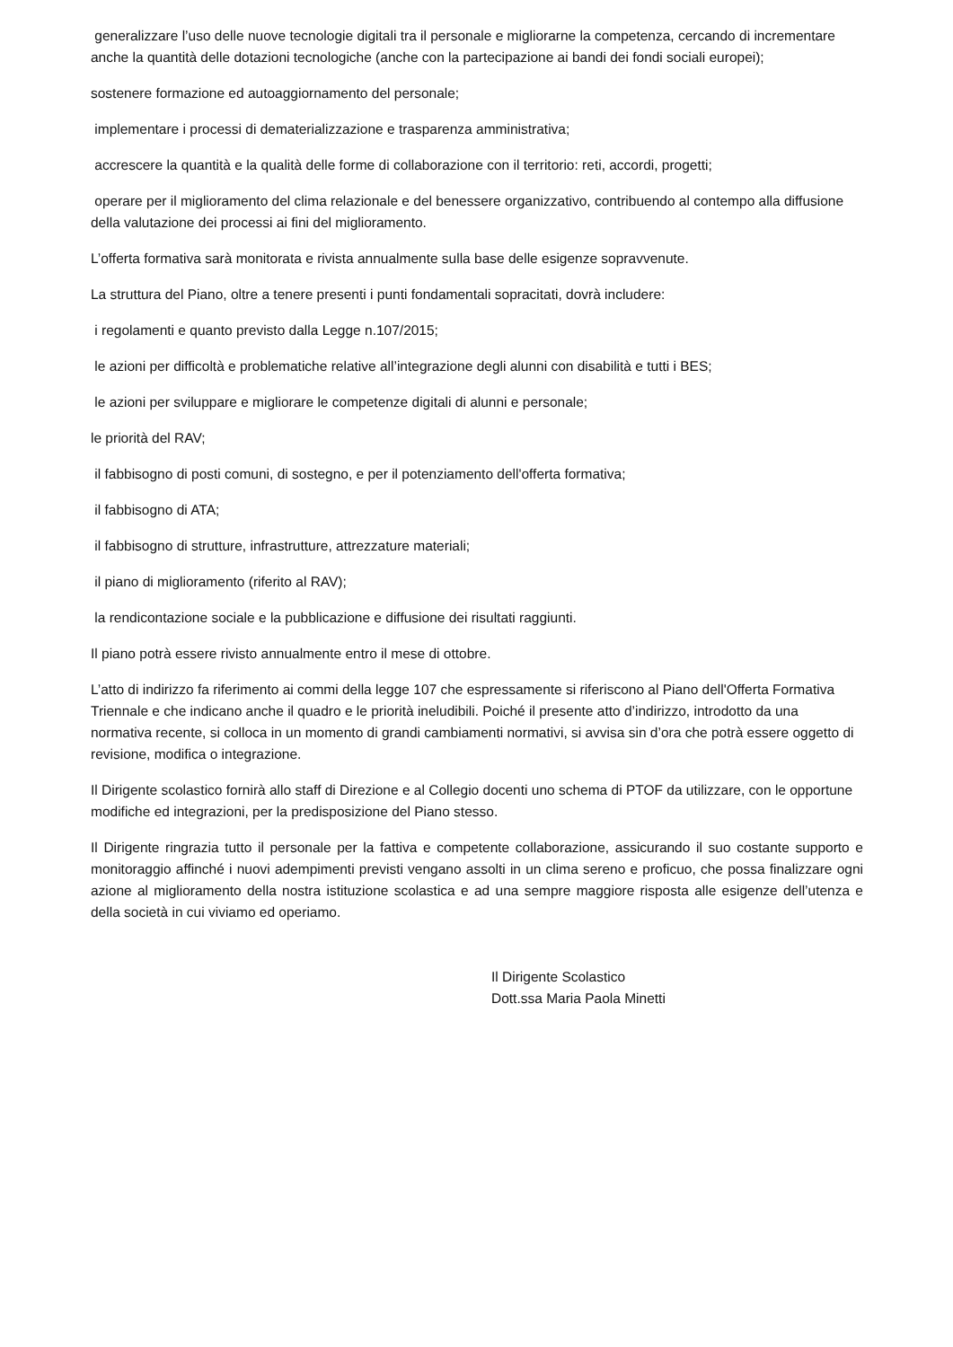generalizzare l’uso delle nuove tecnologie digitali tra il personale e migliorarne la competenza, cercando di incrementare anche la quantità delle dotazioni tecnologiche (anche con la partecipazione ai bandi dei fondi sociali europei);
sostenere formazione ed autoaggiornamento del personale;
implementare i processi di dematerializzazione e trasparenza amministrativa;
accrescere la quantità e la qualità delle forme di collaborazione con il territorio: reti, accordi, progetti;
operare per il miglioramento del clima relazionale e del benessere organizzativo, contribuendo al contempo alla diffusione della valutazione dei processi ai fini del miglioramento.
L’offerta formativa sarà monitorata e rivista annualmente sulla base delle esigenze sopravvenute.
La struttura del Piano, oltre a tenere presenti i punti fondamentali sopracitati, dovrà includere:
i regolamenti e quanto previsto dalla Legge n.107/2015;
le azioni per difficoltà e problematiche relative all’integrazione degli alunni con disabilità e tutti i BES;
le azioni per sviluppare e migliorare le competenze digitali di alunni e personale;
le priorità del RAV;
il fabbisogno di posti comuni, di sostegno, e per il potenziamento dell'offerta formativa;
il fabbisogno di ATA;
il fabbisogno di strutture, infrastrutture, attrezzature materiali;
il piano di miglioramento (riferito al RAV);
la rendicontazione sociale e la pubblicazione e diffusione dei risultati raggiunti.
Il piano potrà essere rivisto annualmente entro il mese di ottobre.
L’atto di indirizzo fa riferimento ai commi della legge 107 che espressamente si riferiscono al Piano dell'Offerta Formativa Triennale e che indicano anche il quadro e le priorità ineludibili. Poiché il presente atto d’indirizzo, introdotto da una normativa recente, si colloca in un momento di grandi cambiamenti normativi, si avvisa sin d’ora che potrà essere oggetto di revisione, modifica o integrazione.
Il Dirigente scolastico fornirà allo staff di Direzione e al Collegio docenti uno schema di PTOF da utilizzare, con le opportune modifiche ed integrazioni, per la predisposizione del Piano stesso.
Il Dirigente ringrazia tutto il personale per la fattiva e competente collaborazione, assicurando il suo costante supporto e monitoraggio affinché i nuovi adempimenti previsti vengano assolti in un clima sereno e proficuo, che possa finalizzare ogni azione al miglioramento della nostra istituzione scolastica e ad una sempre maggiore risposta alle esigenze dell’utenza e della società in cui viviamo ed operiamo.
Il Dirigente Scolastico
Dott.ssa Maria Paola Minetti